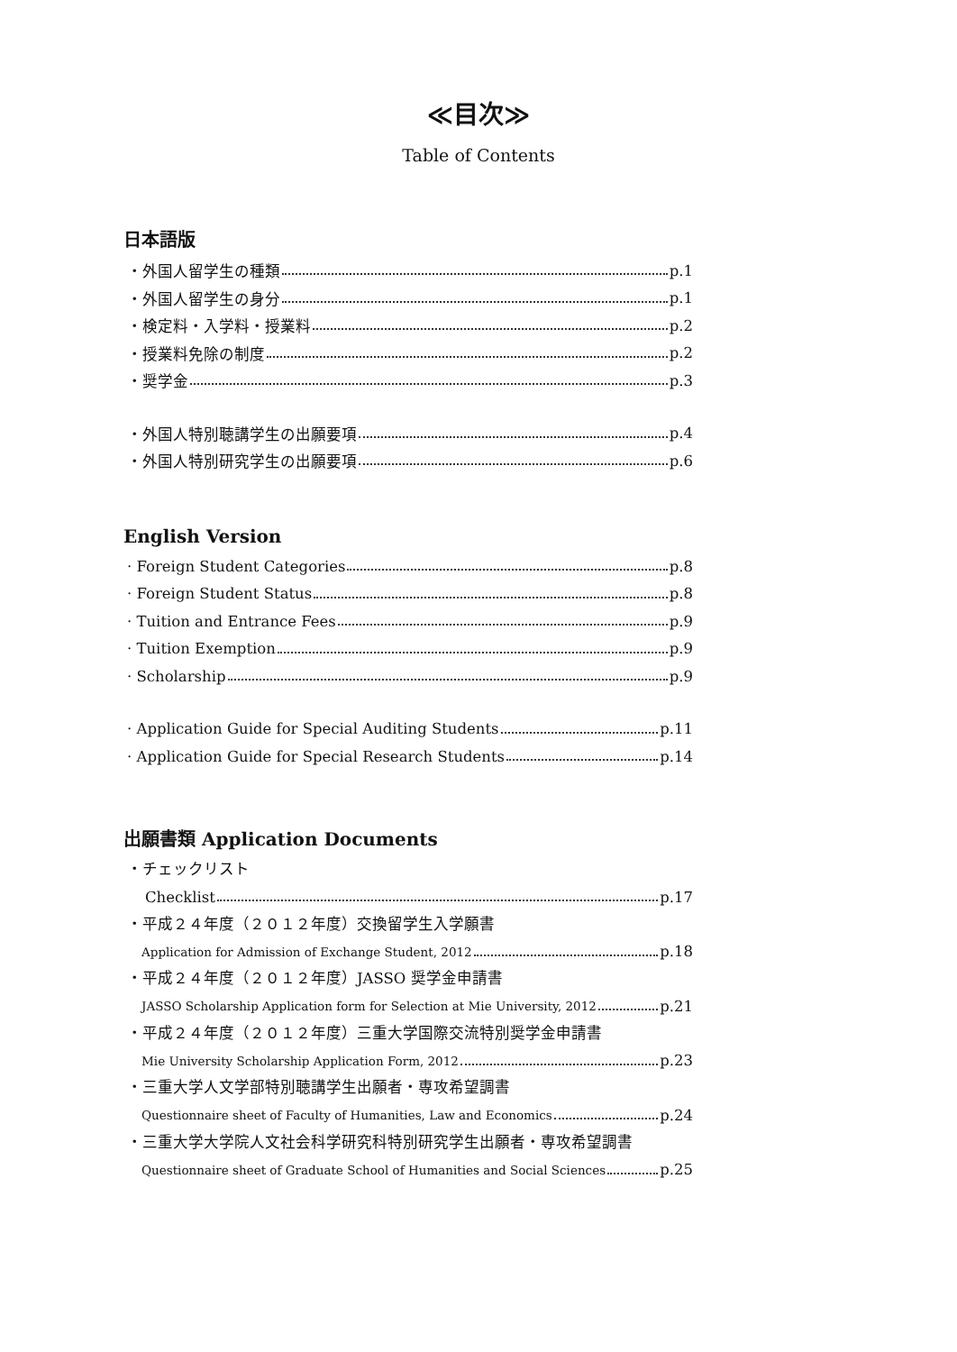≪目次≫
Table of Contents
日本語版
・外国人留学生の種類 p.1
・外国人留学生の身分 p.1
・検定料・入学料・授業料 p.2
・授業料免除の制度 p.2
・奨学金 p.3
・外国人特別聴講学生の出願要項 p.4
・外国人特別研究学生の出願要項 p.6
English Version
· Foreign Student Categories p.8
· Foreign Student Status p.8
· Tuition and Entrance Fees p.9
· Tuition Exemption p.9
· Scholarship p.9
· Application Guide for Special Auditing Students p.11
· Application Guide for Special Research Students p.14
出願書類 Application Documents
・チェックリスト
Checklist p.17
・平成２４年度（２０１２年度）交換留学生入学願書
Application for Admission of Exchange Student, 2012 p.18
・平成２４年度（２０１２年度）JASSO 奨学金申請書
JASSO Scholarship Application form for Selection at Mie University, 2012 p.21
・平成２４年度（２０１２年度）三重大学国際交流特別奨学金申請書
Mie University Scholarship Application Form, 2012 p.23
・三重大学人文学部特別聴講学生出願者・専攻希望調書
Questionnaire sheet of Faculty of Humanities, Law and Economics p.24
・三重大学大学院人文社会科学研究科特別研究学生出願者・専攻希望調書
Questionnaire sheet of Graduate School of Humanities and Social Sciences p.25